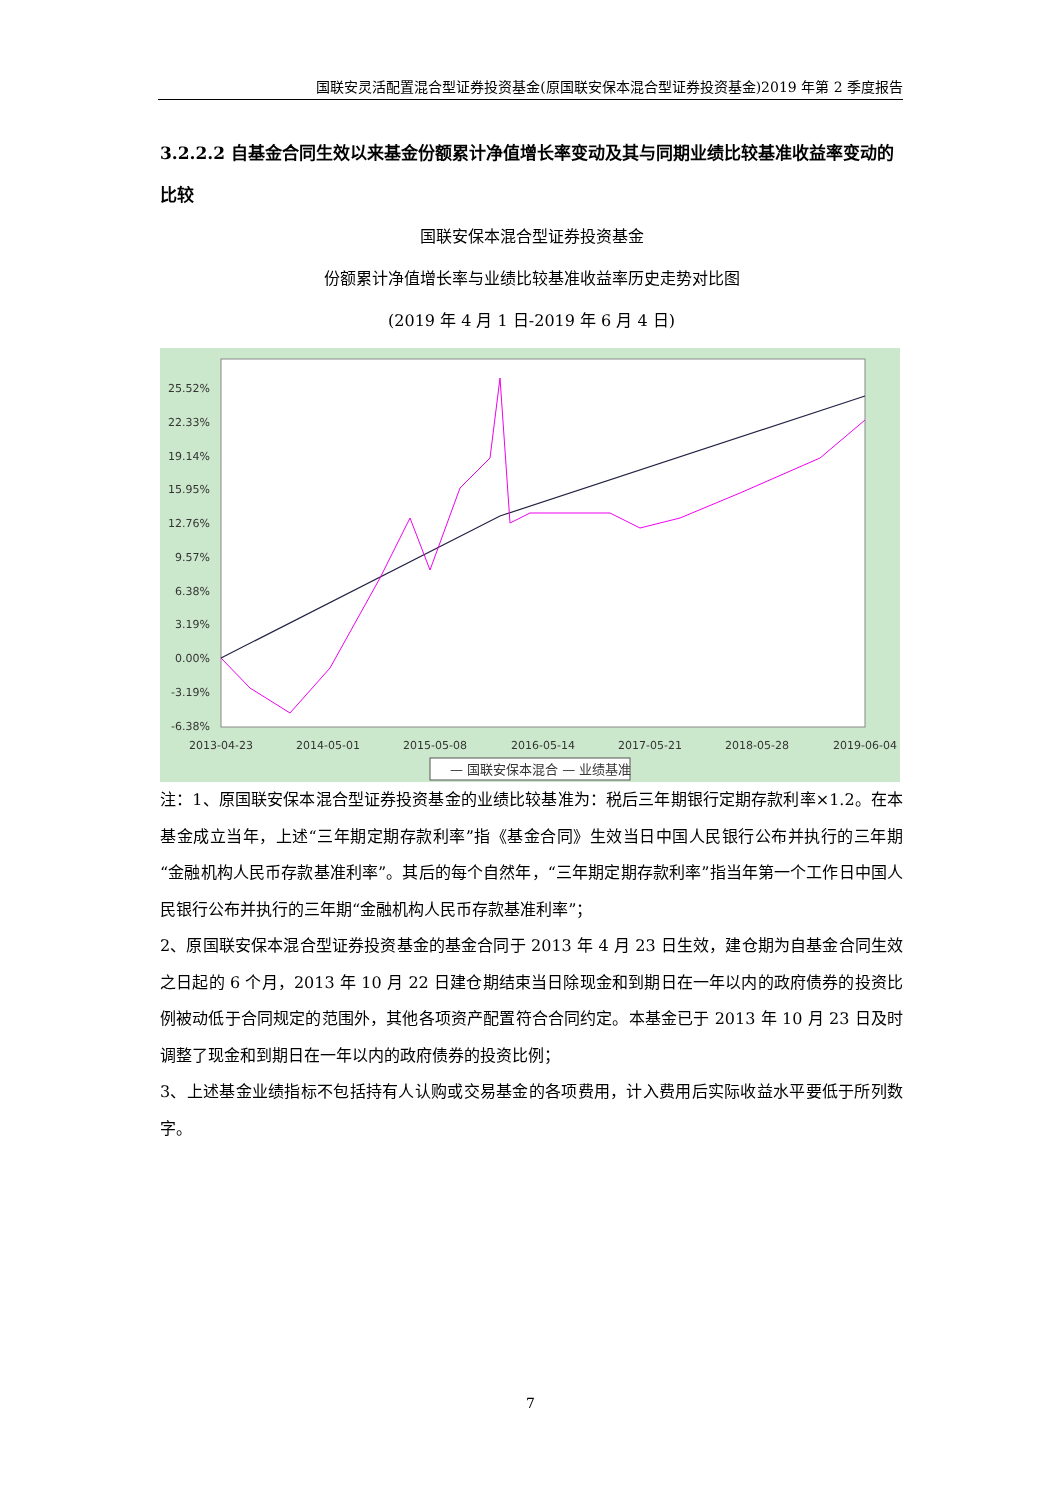国联安灵活配置混合型证券投资基金(原国联安保本混合型证券投资基金)2019 年第 2 季度报告
3.2.2.2 自基金合同生效以来基金份额累计净值增长率变动及其与同期业绩比较基准收益率变动的比较
国联安保本混合型证券投资基金
份额累计净值增长率与业绩比较基准收益率历史走势对比图
(2019 年 4 月 1 日-2019 年 6 月 4 日)
25.52%
22.33%
19.14%
15.95%
12.76%
9.57%
6.38%
3.19%
0.00%
-3.19%
-6.38%
2013-04-23
2014-05-01
2015-05-08
2016-05-14
2017-05-21
2018-05-28
2019-06-04
— 国联安保本混合 — 业绩基准
注：1、原国联安保本混合型证券投资基金的业绩比较基准为：税后三年期银行定期存款利率×1.2。在本基金成立当年，上述“三年期定期存款利率”指《基金合同》生效当日中国人民银行公布并执行的三年期“金融机构人民币存款基准利率”。其后的每个自然年，“三年期定期存款利率”指当年第一个工作日中国人民银行公布并执行的三年期“金融机构人民币存款基准利率”；
2、原国联安保本混合型证券投资基金的基金合同于 2013 年 4 月 23 日生效，建仓期为自基金合同生效之日起的 6 个月，2013 年 10 月 22 日建仓期结束当日除现金和到期日在一年以内的政府债券的投资比例被动低于合同规定的范围外，其他各项资产配置符合合同约定。本基金已于 2013 年 10 月 23 日及时调整了现金和到期日在一年以内的政府债券的投资比例；
3、上述基金业绩指标不包括持有人认购或交易基金的各项费用，计入费用后实际收益水平要低于所列数字。
7